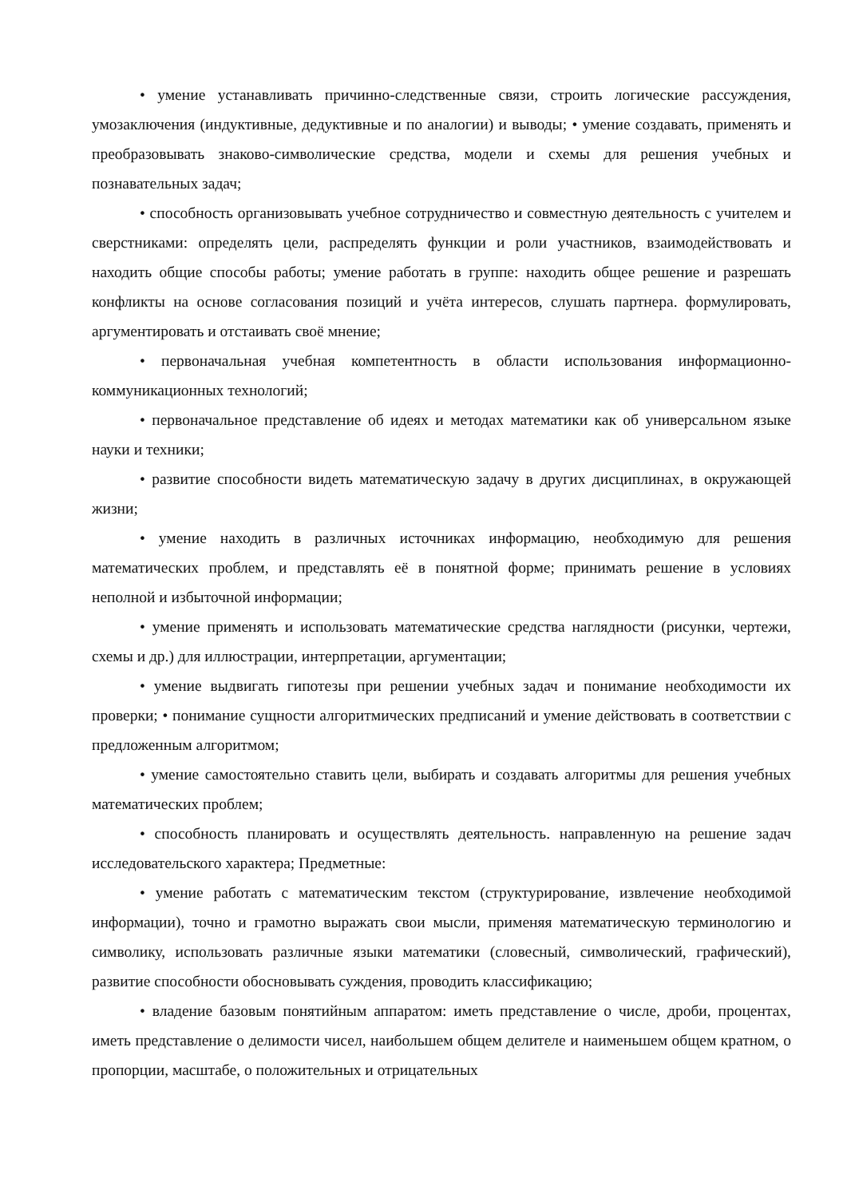• умение устанавливать причинно-следственные связи, строить логические рассуждения, умозаключения (индуктивные, дедуктивные и по аналогии) и выводы; • умение создавать, применять и преобразовывать знаково-символические средства, модели и схемы для решения учебных и познавательных задач;
• способность организовывать учебное сотрудничество и совместную деятельность с учителем и сверстниками: определять цели, распределять функции и роли участников, взаимодействовать и находить общие способы работы; умение работать в группе: находить общее решение и разрешать конфликты на основе согласования позиций и учёта интересов, слушать партнера. формулировать, аргументировать и отстаивать своё мнение;
• первоначальная учебная компетентность в области использования информационно-коммуникационных технологий;
• первоначальное представление об идеях и методах математики как об универсальном языке науки и техники;
• развитие способности видеть математическую задачу в других дисциплинах, в окружающей жизни;
• умение находить в различных источниках информацию, необходимую для решения математических проблем, и представлять её в понятной форме; принимать решение в условиях неполной и избыточной информации;
• умение применять и использовать математические средства наглядности (рисунки, чертежи, схемы и др.) для иллюстрации, интерпретации, аргументации;
• умение выдвигать гипотезы при решении учебных задач и понимание необходимости их проверки; • понимание сущности алгоритмических предписаний и умение действовать в соответствии с предложенным алгоритмом;
• умение самостоятельно ставить цели, выбирать и создавать алгоритмы для решения учебных математических проблем;
• способность планировать и осуществлять деятельность. направленную на решение задач исследовательского характера; Предметные:
• умение работать с математическим текстом (структурирование, извлечение необходимой информации), точно и грамотно выражать свои мысли, применяя математическую терминологию и символику, использовать различные языки математики (словесный, символический, графический), развитие способности обосновывать суждения, проводить классификацию;
• владение базовым понятийным аппаратом: иметь представление о числе, дроби, процентах, иметь представление о делимости чисел, наибольшем общем делителе и наименьшем общем кратном, о пропорции, масштабе, о положительных и отрицательных